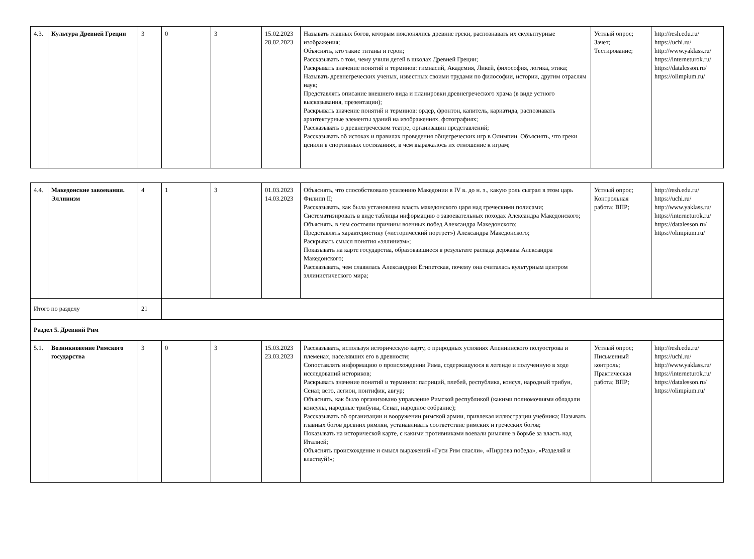| 4.3. | Культура Древней Греции | 3 | 0 | 3 | 15.02.2023 28.02.2023 | Называть главных богов, которым поклонялись древние греки, распознавать их скульптурные изображения; Объяснять, кто такие титаны и герои; Рассказывать о том, чему учили детей в школах Древней Греции; Раскрывать значение понятий и терминов: гимнасий, Академия, Ликей, философия, логика, этика; Называть древнегреческих ученых, известных своими трудами по философии, истории, другим отраслям наук; Представлять описание внешнего вида и планировки древнегреческого храма (в виде устного высказывания, презентации); Раскрывать значение понятий и терминов: ордер, фронтон, капитель, кариатида, распознавать архитектурные элементы зданий на изображениях, фотографиях; Рассказывать о древнегреческом театре, организации представлений; Рассказывать об истоках и правилах проведения общегреческих игр в Олимпии. Объяснять, что греки ценили в спортивных состязаниях, в чем выражалось их отношение к играм; | Устный опрос; Зачет; Тестирование; | http://resh.edu.ru/ https://uchi.ru/ http://www.yaklass.ru/ https://interneturok.ru/ https://datalesson.ru/ https://olimpium.ru/ |
| 4.4. | Македонские завоевания. Эллинизм | 4 | 1 | 3 | 01.03.2023 14.03.2023 | Объяснять, что способствовало усилению Македонии в IV в. до н. э., какую роль сыграл в этом царь Филипп II; Рассказывать, как была установлена власть македонского царя над греческими полисами; Систематизировать в виде таблицы информацию о завоевательных походах Александра Македонского; Объяснять, в чем состояли причины военных побед Александра Македонского; Представлять характеристику («исторический портрет») Александра Македонского; Раскрывать смысл понятия «эллинизм»; Показывать на карте государства, образовавшиеся в результате распада державы Александра Македонского; Рассказывать, чем славилась Александрия Египетская, почему она считалась культурным центром эллинистического мира; | Устный опрос; Контрольная работа; ВПР; | http://resh.edu.ru/ https://uchi.ru/ http://www.yaklass.ru/ https://interneturok.ru/ https://datalesson.ru/ https://olimpium.ru/ |
| Итого по разделу | | 21 | | | | | | |
| Раздел 5. Древний Рим | | | | | | | | |
| 5.1. | Возникновение Римского государства | 3 | 0 | 3 | 15.03.2023 23.03.2023 | Рассказывать, используя историческую карту, о природных условиях Апеннинского полуострова и племенах, населявших его в древности; Сопоставлять информацию о происхождении Рима, содержащуюся в легенде и полученную в ходе исследований историков; Раскрывать значение понятий и терминов: патриций, плебей, республика, консул, народный трибун, Сенат, вето, легион, понтифик, авгур; Объяснять, как было организовано управление Римской республикой (какими полномочиями обладали консулы, народные трибуны, Сенат, народное собрание); Рассказывать об организации и вооружении римской армии, привлекая иллюстрации учебника; Называть главных богов древних римлян, устанавливать соответствие римских и греческих богов; Показывать на исторической карте, с какими противниками воевали римляне в борьбе за власть над Италией; Объяснять происхождение и смысл выражений «Гуси Рим спасли», «Пиррова победа», «Разделяй и властвуй!»; | Устный опрос; Письменный контроль; Практическая работа; ВПР; | http://resh.edu.ru/ https://uchi.ru/ http://www.yaklass.ru/ https://interneturok.ru/ https://datalesson.ru/ https://olimpium.ru/ |